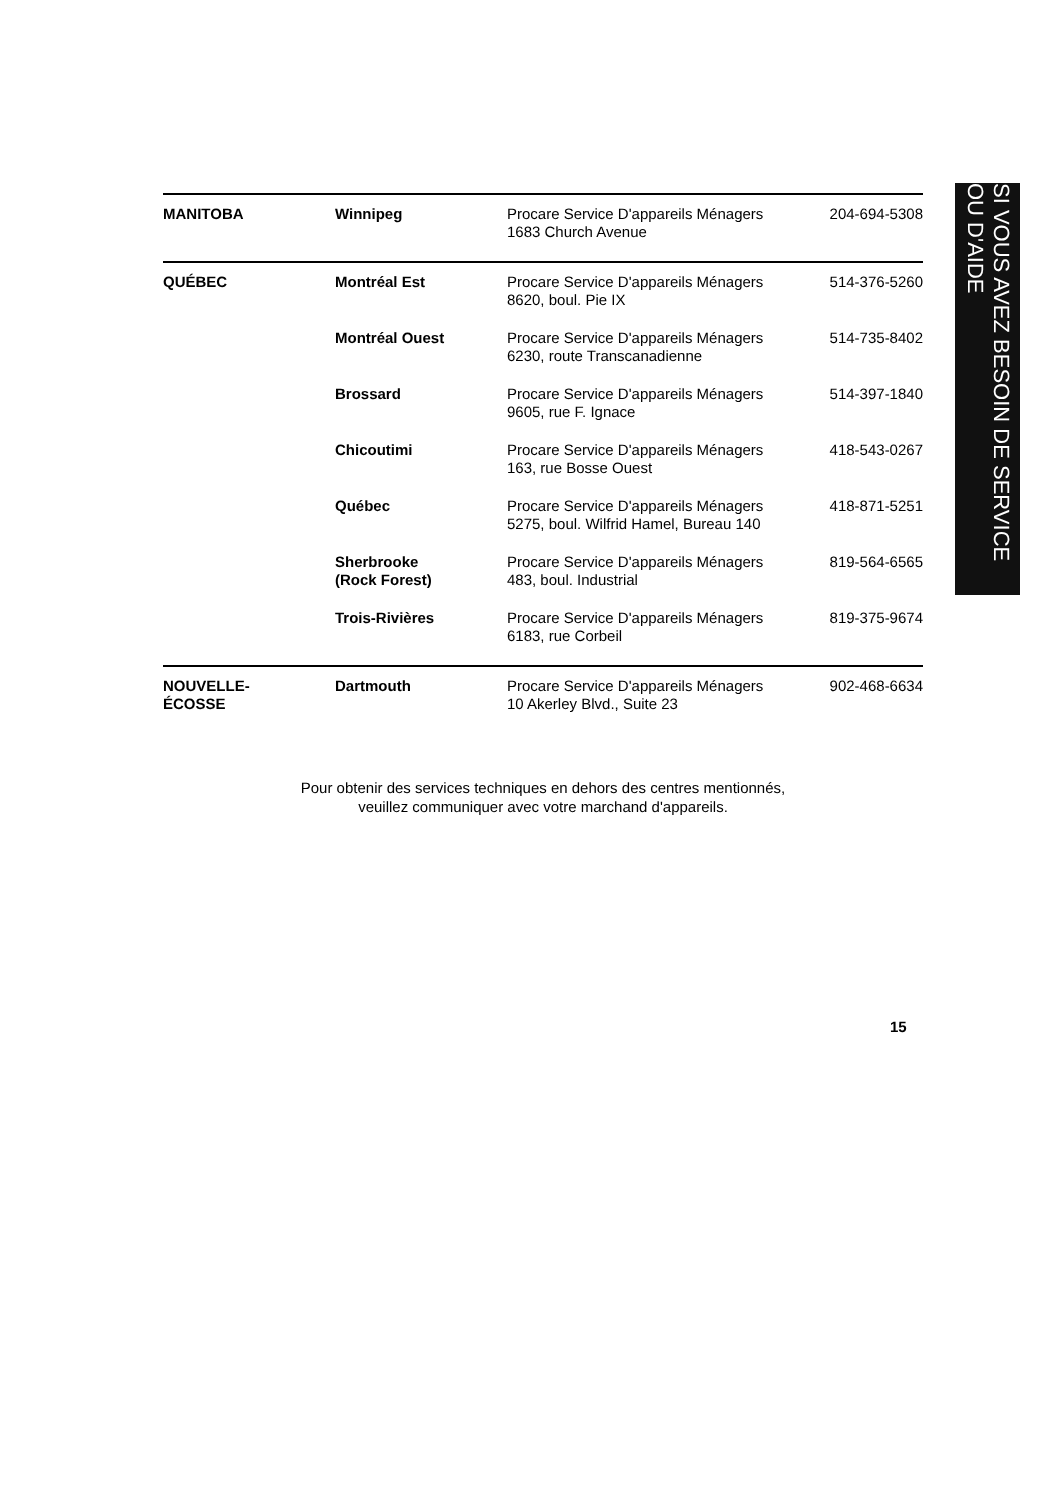| MANITOBA | Winnipeg | Procare Service D'appareils Ménagers 1683 Church Avenue | 204-694-5308 |
| QUÉBEC | Montréal Est | Procare Service D'appareils Ménagers 8620, boul. Pie IX | 514-376-5260 |
| | Montréal Ouest | Procare Service D'appareils Ménagers 6230, route Transcanadienne | 514-735-8402 |
| | Brossard | Procare Service D'appareils Ménagers 9605, rue F. Ignace | 514-397-1840 |
| | Chicoutimi | Procare Service D'appareils Ménagers 163, rue Bosse Ouest | 418-543-0267 |
| | Québec | Procare Service D'appareils Ménagers 5275, boul. Wilfrid Hamel, Bureau 140 | 418-871-5251 |
| | Sherbrooke (Rock Forest) | Procare Service D'appareils Ménagers 483, boul. Industrial | 819-564-6565 |
| | Trois-Rivières | Procare Service D'appareils Ménagers 6183, rue Corbeil | 819-375-9674 |
| NOUVELLE- ÉCOSSE | Dartmouth | Procare Service D'appareils Ménagers 10 Akerley Blvd., Suite 23 | 902-468-6634 |
Pour obtenir des services techniques en dehors des centres mentionnés,
veuillez communiquer avec votre marchand d'appareils.
SI VOUS AVEZ BESOIN DE SERVICE OU D'AIDE
15